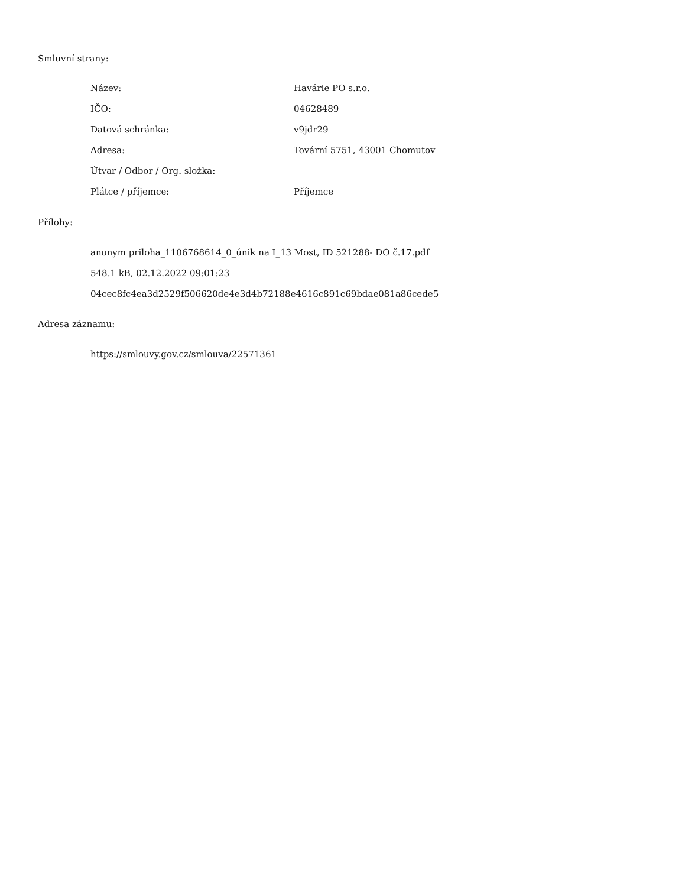Smluvní strany:
| Název: | Havárie PO s.r.o. |
| IČO: | 04628489 |
| Datová schránka: | v9jdr29 |
| Adresa: | Tovární 5751, 43001 Chomutov |
| Útvar / Odbor / Org. složka: | |
| Plátce / příjemce: | Příjemce |
Přílohy:
anonym priloha_1106768614_0_únik na I_13 Most, ID 521288- DO č.17.pdf
548.1 kB, 02.12.2022 09:01:23
04cec8fc4ea3d2529f506620de4e3d4b72188e4616c891c69bdae081a86cede5
Adresa záznamu:
https://smlouvy.gov.cz/smlouva/22571361